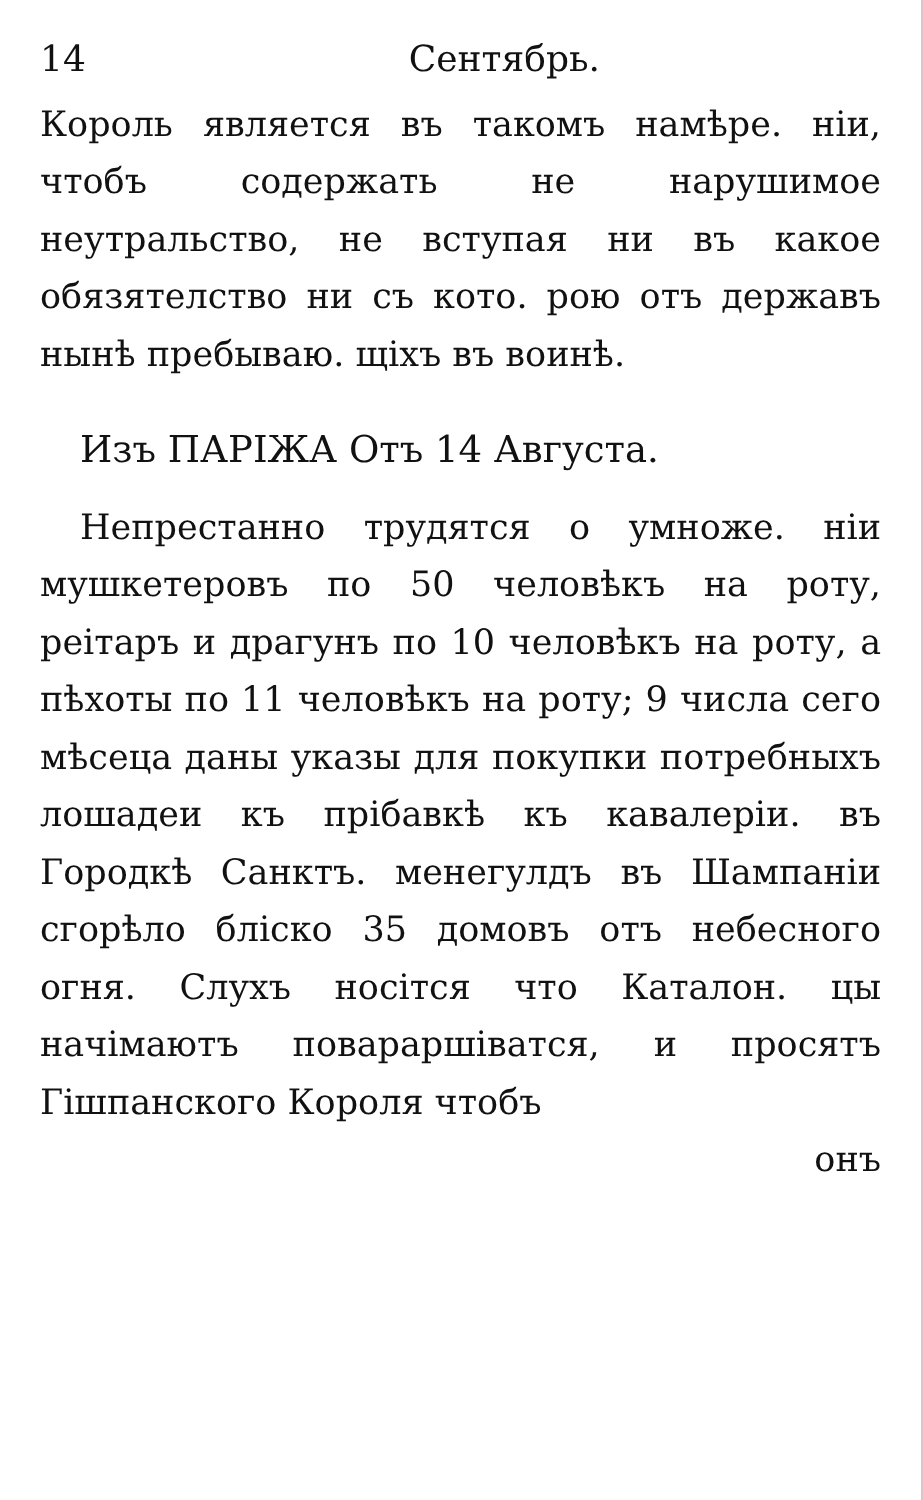14 Сентябрь.
Король является въ такомъ намѣре. нiи, чтобъ содержать не нарушимое неутральство, не вступая ни въ какое обязятелство ни съ кото. рою отъ державъ нынѣ пребываю. щiхъ въ воинѣ.
Изъ ПАРIЖА Отъ 14 Августа.
Непрестанно трудятся о умноже. нiи мушкетеровъ по 50 человѣкъ на роту, реiтаръ и драгунъ по 10 человѣкъ на роту, а пѣхоты по 11 человѣкъ на роту; 9 числа сего мѣсеца даны указы для покупки потребныхъ лошадеи къ прiбавкѣ къ кавалерiи. въ Городкѣ Санктъ. менегулдъ въ Шампанiи сгорѣло блiско 35 домовъ отъ небесного огня. Слухъ носiтся что Каталон. цы начiмаютъ повараршiватся, и просятъ Гiшпанского Короля чтобъ
онъ